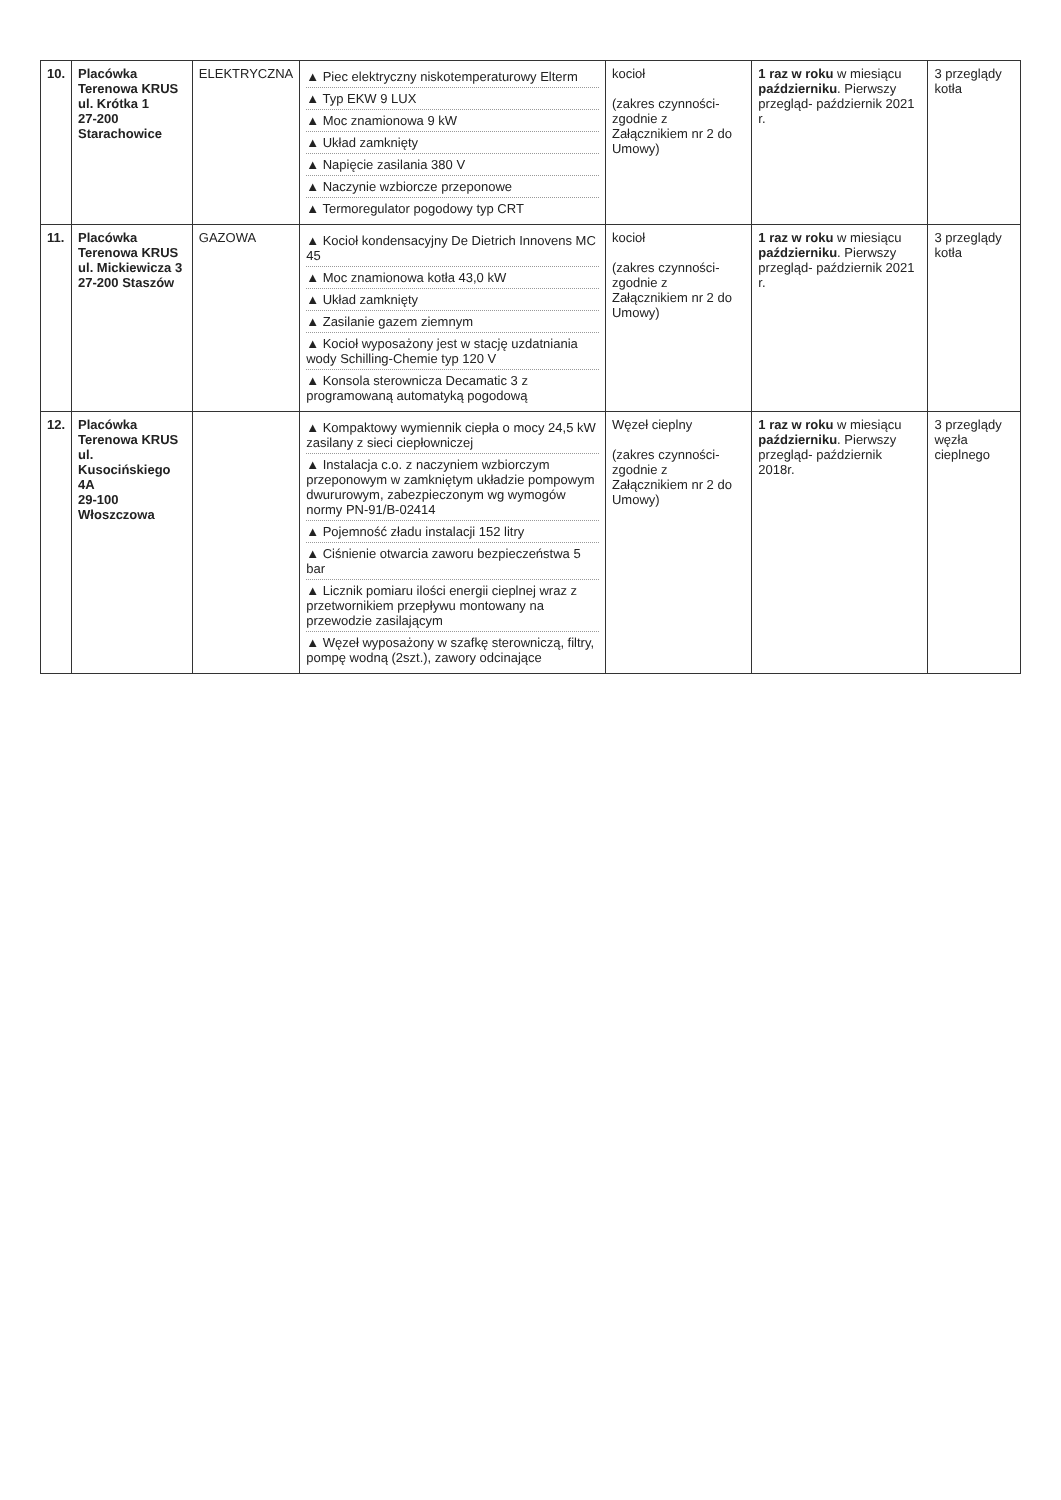| 10. | Placówka Terenowa KRUS ul. Krótka 1 27-200 Starachowice | ELEKTRYCZNA | ▲ Piec elektryczny niskotemperaturowy Elterm ▲ Typ EKW 9 LUX ▲ Moc znamionowa 9 kW ▲ Układ zamknięty ▲ Napięcie zasilania 380 V ▲ Naczynie wzbiorcze przeponowe ▲ Termoregulator pogodowy typ CRT | kocioł (zakres czynności- zgodnie z Załącznikiem nr 2 do Umowy) | 1 raz w roku w miesiącu październiku . Pierwszy przegląd- październik 2021 r. | 3 przeglądy kotła |
| 11. | Placówka Terenowa KRUS ul. Mickiewicza 3 27-200 Staszów | GAZOWA | ▲ Kocioł kondensacyjny De Dietrich Innovens MC 45 ▲ Moc znamionowa kotła 43,0 kW ▲ Układ zamknięty ▲ Zasilanie gazem ziemnym ▲ Kocioł wyposażony jest w stację uzdatniania wody Schilling-Chemie typ 120 V ▲ Konsola sterownicza Decamatic 3 z programowaną automatyką pogodową | kocioł (zakres czynności- zgodnie z Załącznikiem nr 2 do Umowy) | 1 raz w roku w miesiącu październiku . Pierwszy przegląd- październik 2021 r. | 3 przeglądy kotła |
| 12. | Placówka Terenowa KRUS ul. Kusocińskiego 4A 29-100 Włoszczowa | | ▲ Kompaktowy wymiennik ciepła o mocy 24,5 kW zasilany z sieci ciepłowniczej ▲ Instalacja c.o. z naczyniem wzbiorczym przeponowym w zamkniętym układzie pompowym dwururowym, zabezpieczonym wg wymogów normy PN-91/B-02414 ▲ Pojemność zładu instalacji 152 litry ▲ Ciśnienie otwarcia zaworu bezpieczeństwa 5 bar ▲ Licznik pomiaru ilości energii cieplnej wraz z przetwornikiem przepływu montowany na przewodzie zasilającym ▲ Węzeł wyposażony w szafkę sterowniczą, filtry, pompę wodną (2szt.), zawory odcinające | Węzeł cieplny (zakres czynności- zgodnie z Załącznikiem nr 2 do Umowy) | 1 raz w roku w miesiącu październiku . Pierwszy przegląd- październik 2018r. | 3 przeglądy węzła cieplnego |